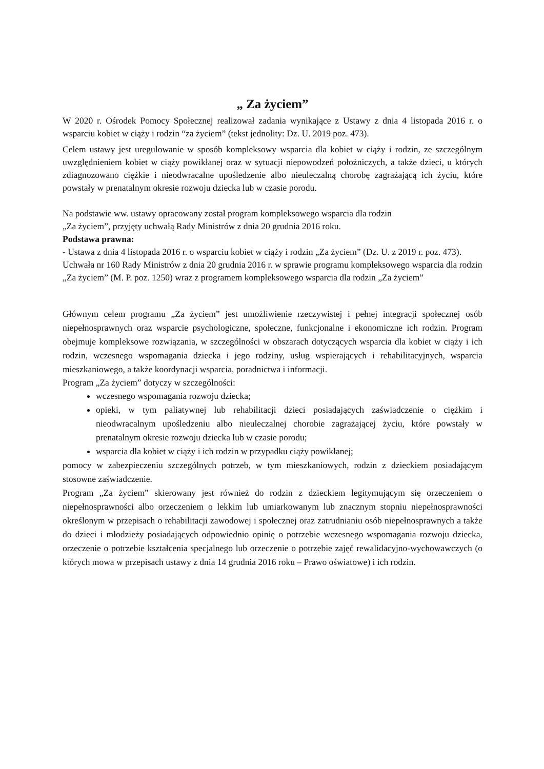„ Za życiem”
W 2020 r. Ośrodek Pomocy Społecznej realizował zadania wynikające z Ustawy z dnia 4 listopada 2016 r. o wsparciu kobiet w ciąży i rodzin “za życiem” (tekst jednolity: Dz. U. 2019 poz. 473).
Celem ustawy jest uregulowanie w sposób kompleksowy wsparcia dla kobiet w ciąży i rodzin, ze szczególnym uwzględnieniem kobiet w ciąży powikłanej oraz w sytuacji niepowodzeń położniczych, a także dzieci, u których zdiagnozowano ciężkie i nieodwracalne upośledzenie albo nieuleczalną chorobę zagrażającą ich życiu, które powstały w prenatalnym okresie rozwoju dziecka lub w czasie porodu.
Na podstawie ww. ustawy opracowany został program kompleksowego wsparcia dla rodzin
„Za życiem”, przyjęty uchwałą Rady Ministrów z dnia 20 grudnia 2016 roku.
Podstawa prawna:
- Ustawa z dnia 4 listopada 2016 r. o wsparciu kobiet w ciąży i rodzin „Za życiem” (Dz. U. z 2019 r. poz. 473).
Uchwała nr 160 Rady Ministrów z dnia 20 grudnia 2016 r. w sprawie programu kompleksowego wsparcia dla rodzin „Za życiem” (M. P. poz. 1250) wraz z programem kompleksowego wsparcia dla rodzin „Za życiem”
Głównym celem programu „Za życiem” jest umożliwienie rzeczywistej i pełnej integracji społecznej osób niepełnosprawnych oraz wsparcie psychologiczne, społeczne, funkcjonalne i ekonomiczne ich rodzin. Program obejmuje kompleksowe rozwiązania, w szczególności w obszarach dotyczących wsparcia dla kobiet w ciąży i ich rodzin, wczesnego wspomagania dziecka i jego rodziny, usług wspierających i rehabilitacyjnych, wsparcia mieszkaniowego, a także koordynacji wsparcia, poradnictwa i informacji.
Program „Za życiem” dotyczy w szczególności:
wczesnego wspomagania rozwoju dziecka;
opieki, w tym paliatywnej lub rehabilitacji dzieci posiadających zaświadczenie o ciężkim i nieodwracalnym upośledzeniu albo nieuleczalnej chorobie zagrażającej życiu, które powstały w prenatalnym okresie rozwoju dziecka lub w czasie porodu;
wsparcia dla kobiet w ciąży i ich rodzin w przypadku ciąży powikłanej;
pomocy w zabezpieczeniu szczególnych potrzeb, w tym mieszkaniowych, rodzin z dzieckiem posiadającym stosowne zaświadczenie.
Program „Za życiem” skierowany jest również do rodzin z dzieckiem legitymującym się orzeczeniem o niepełnosprawności albo orzeczeniem o lekkim lub umiarkowanym lub znacznym stopniu niepełnosprawności określonym w przepisach o rehabilitacji zawodowej i społecznej oraz zatrudnianiu osób niepełnosprawnych a także do dzieci i młodzieży posiadających odpowiednio opinię o potrzebie wczesnego wspomagania rozwoju dziecka, orzeczenie o potrzebie kształcenia specjalnego lub orzeczenie o potrzebie zajęć rewalidacyjno-wychowawczych (o których mowa w przepisach ustawy z dnia 14 grudnia 2016 roku – Prawo oświatowe) i ich rodzin.